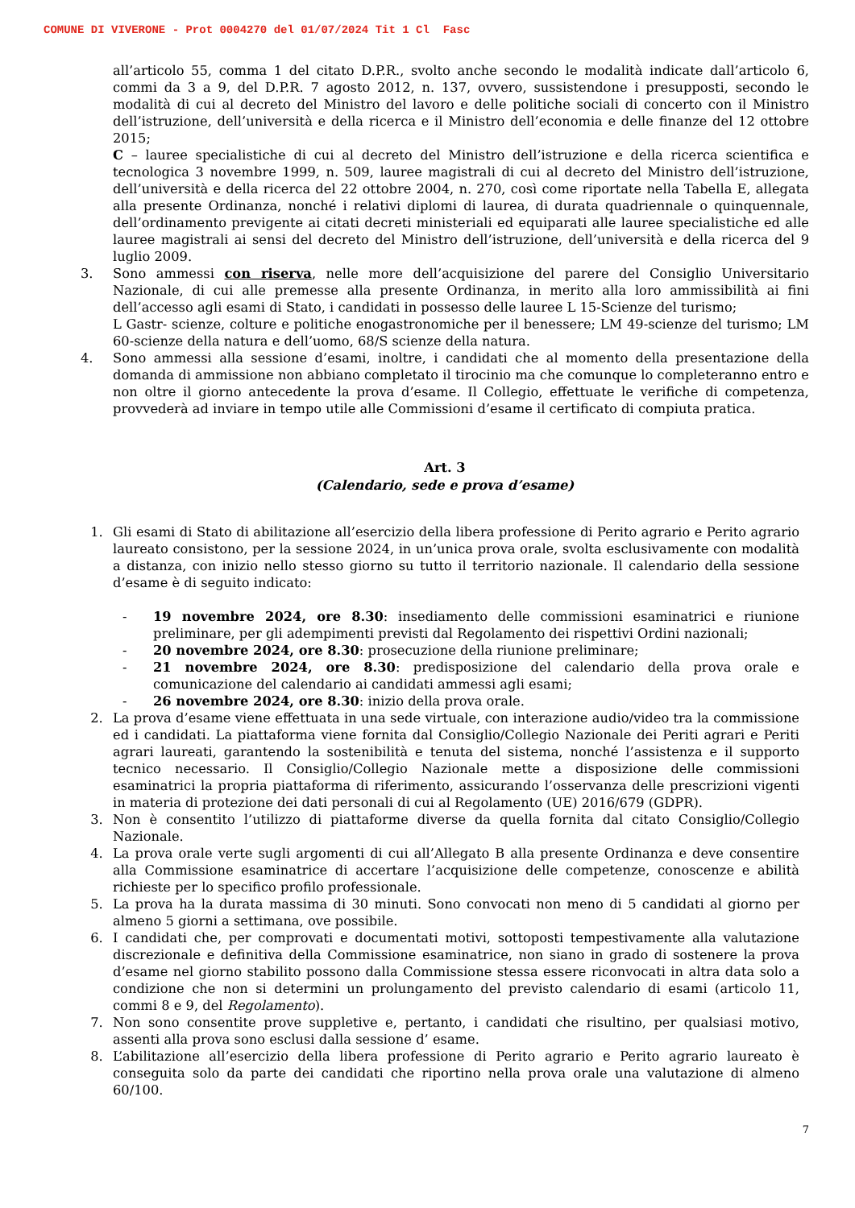COMUNE DI VIVERONE - Prot 0004270 del 01/07/2024 Tit 1 Cl Fasc
all’articolo 55, comma 1 del citato D.P.R., svolto anche secondo le modalità indicate dall’articolo 6, commi da 3 a 9, del D.P.R. 7 agosto 2012, n. 137, ovvero, sussistendone i presupposti, secondo le modalità di cui al decreto del Ministro del lavoro e delle politiche sociali di concerto con il Ministro dell’istruzione, dell’università e della ricerca e il Ministro dell’economia e delle finanze del 12 ottobre 2015;
C – lauree specialistiche di cui al decreto del Ministro dell’istruzione e della ricerca scientifica e tecnologica 3 novembre 1999, n. 509, lauree magistrali di cui al decreto del Ministro dell’istruzione, dell’università e della ricerca del 22 ottobre 2004, n. 270, così come riportate nella Tabella E, allegata alla presente Ordinanza, nonché i relativi diplomi di laurea, di durata quadriennale o quinquennale, dell’ordinamento previgente ai citati decreti ministeriali ed equiparati alle lauree specialistiche ed alle lauree magistrali ai sensi del decreto del Ministro dell’istruzione, dell’università e della ricerca del 9 luglio 2009.
3. Sono ammessi con riserva, nelle more dell’acquisizione del parere del Consiglio Universitario Nazionale, di cui alle premesse alla presente Ordinanza, in merito alla loro ammissibilità ai fini dell’accesso agli esami di Stato, i candidati in possesso delle lauree L 15-Scienze del turismo;
L Gastr- scienze, colture e politiche enogastronomiche per il benessere; LM 49-scienze del turismo; LM 60-scienze della natura e dell’uomo, 68/S scienze della natura.
4. Sono ammessi alla sessione d’esami, inoltre, i candidati che al momento della presentazione della domanda di ammissione non abbiano completato il tirocinio ma che comunque lo completeranno entro e non oltre il giorno antecedente la prova d’esame. Il Collegio, effettuate le verifiche di competenza, provvederà ad inviare in tempo utile alle Commissioni d’esame il certificato di compiuta pratica.
Art. 3
(Calendario, sede e prova d’esame)
1. Gli esami di Stato di abilitazione all’esercizio della libera professione di Perito agrario e Perito agrario laureato consistono, per la sessione 2024, in un’unica prova orale, svolta esclusivamente con modalità a distanza, con inizio nello stesso giorno su tutto il territorio nazionale. Il calendario della sessione d’esame è di seguito indicato:
- 19 novembre 2024, ore 8.30: insediamento delle commissioni esaminatrici e riunione preliminare, per gli adempimenti previsti dal Regolamento dei rispettivi Ordini nazionali;
- 20 novembre 2024, ore 8.30: prosecuzione della riunione preliminare;
- 21 novembre 2024, ore 8.30: predisposizione del calendario della prova orale e comunicazione del calendario ai candidati ammessi agli esami;
- 26 novembre 2024, ore 8.30: inizio della prova orale.
2. La prova d’esame viene effettuata in una sede virtuale, con interazione audio/video tra la commissione ed i candidati. La piattaforma viene fornita dal Consiglio/Collegio Nazionale dei Periti agrari e Periti agrari laureati, garantendo la sostenibilità e tenuta del sistema, nonché l’assistenza e il supporto tecnico necessario. Il Consiglio/Collegio Nazionale mette a disposizione delle commissioni esaminatrici la propria piattaforma di riferimento, assicurando l’osservanza delle prescrizioni vigenti in materia di protezione dei dati personali di cui al Regolamento (UE) 2016/679 (GDPR).
3. Non è consentito l’utilizzo di piattaforme diverse da quella fornita dal citato Consiglio/Collegio Nazionale.
4. La prova orale verte sugli argomenti di cui all’Allegato B alla presente Ordinanza e deve consentire alla Commissione esaminatrice di accertare l’acquisizione delle competenze, conoscenze e abilità richieste per lo specifico profilo professionale.
5. La prova ha la durata massima di 30 minuti. Sono convocati non meno di 5 candidati al giorno per almeno 5 giorni a settimana, ove possibile.
6. I candidati che, per comprovati e documentati motivi, sottoposti tempestivamente alla valutazione discrezionale e definitiva della Commissione esaminatrice, non siano in grado di sostenere la prova d’esame nel giorno stabilito possono dalla Commissione stessa essere riconvocati in altra data solo a condizione che non si determini un prolungamento del previsto calendario di esami (articolo 11, commi 8 e 9, del Regolamento).
7. Non sono consentite prove suppletive e, pertanto, i candidati che risultino, per qualsiasi motivo, assenti alla prova sono esclusi dalla sessione d’ esame.
8. L’abilitazione all’esercizio della libera professione di Perito agrario e Perito agrario laureato è conseguita solo da parte dei candidati che riportino nella prova orale una valutazione di almeno 60/100.
7